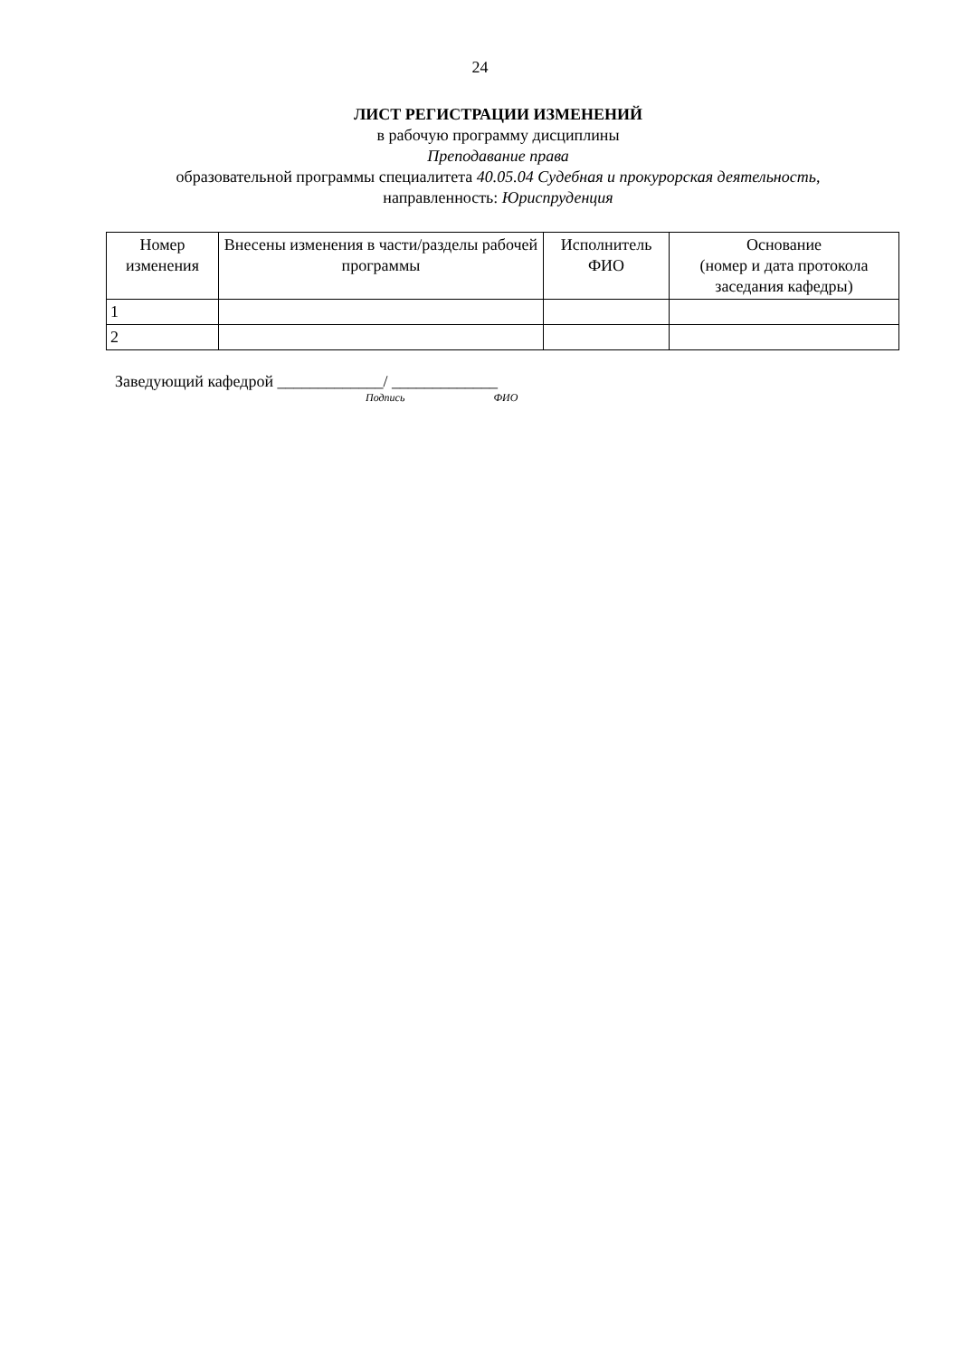24
ЛИСТ РЕГИСТРАЦИИ ИЗМЕНЕНИЙ
в рабочую программу дисциплины
Преподавание права
образовательной программы специалитета 40.05.04 Судебная и прокурорская деятельность,
направленность: Юриспруденция
| Номер изменения | Внесены изменения в части/разделы рабочей программы | Исполнитель ФИО | Основание (номер и дата протокола заседания кафедры) |
| --- | --- | --- | --- |
| 1 | | | |
| 2 | | | |
Заведующий кафедрой _____________/ _____________
Подпись ФИО